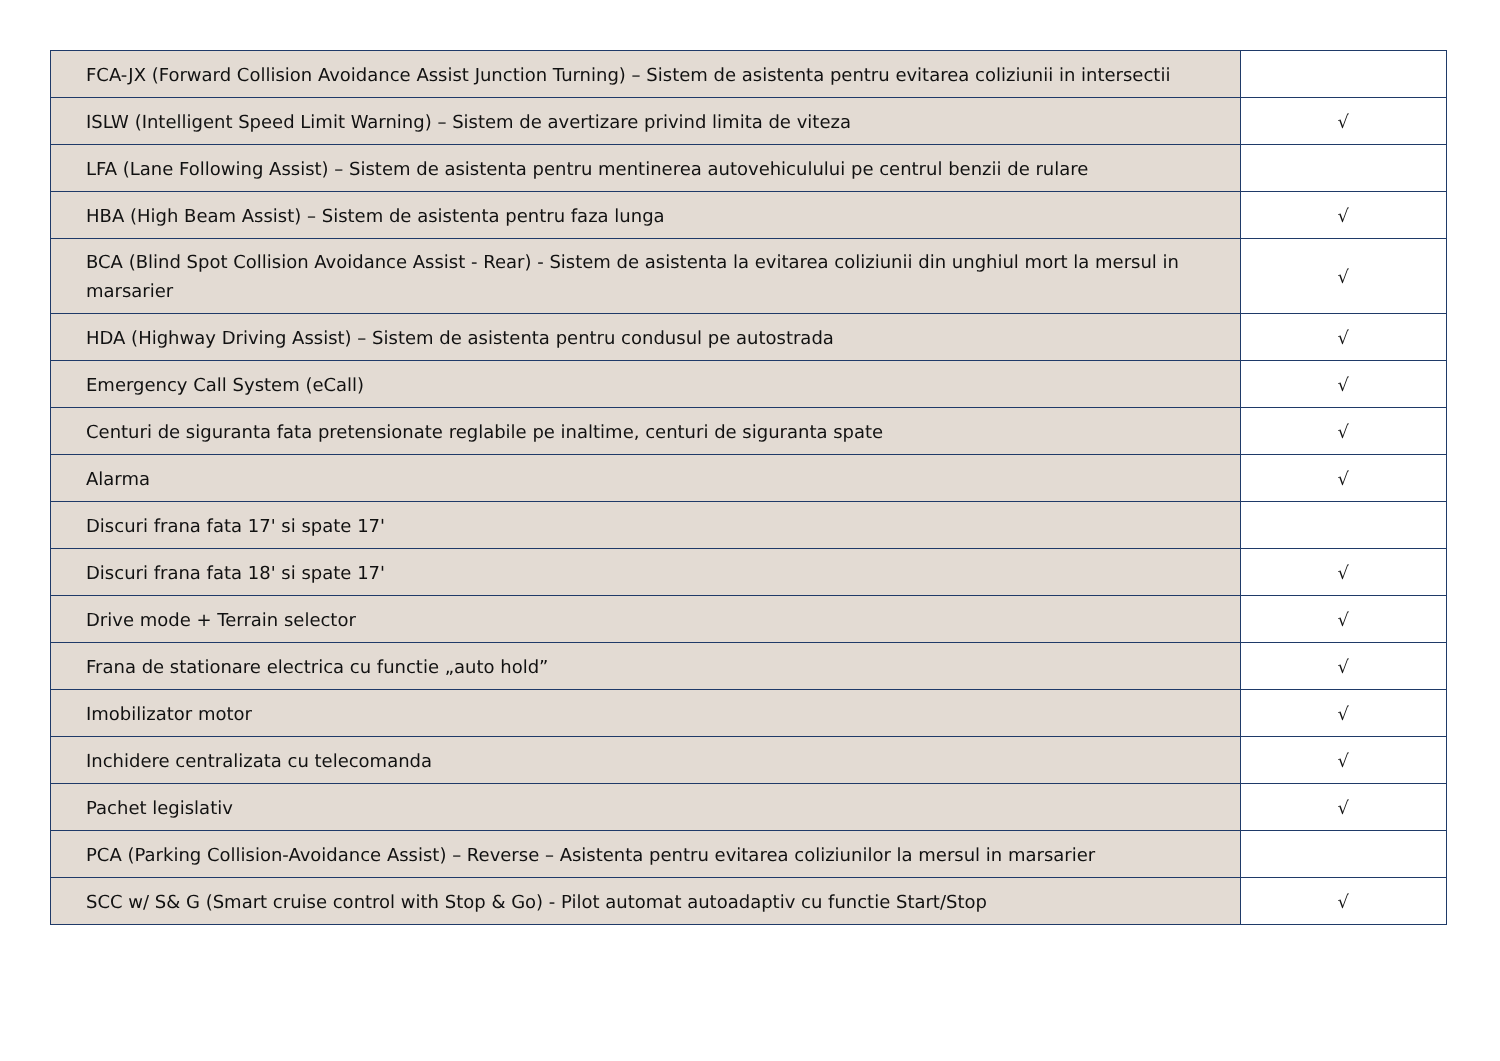| FCA-JX (Forward Collision Avoidance Assist Junction Turning) – Sistem de asistenta pentru evitarea coliziunii in intersectii | |
| ISLW (Intelligent Speed Limit Warning) – Sistem de avertizare privind limita de viteza | √ |
| LFA (Lane Following Assist) – Sistem de asistenta pentru mentinerea autovehiculului pe centrul benzii de rulare | |
| HBA (High Beam Assist) – Sistem de asistenta pentru faza lunga | √ |
| BCA (Blind Spot Collision Avoidance Assist - Rear) - Sistem de asistenta la evitarea coliziunii din unghiul mort la mersul in marsarier | √ |
| HDA (Highway Driving Assist) – Sistem de asistenta pentru condusul pe autostrada | √ |
| Emergency Call System (eCall) | √ |
| Centuri de siguranta fata pretensionate reglabile pe inaltime, centuri de siguranta spate | √ |
| Alarma | √ |
| Discuri frana fata 17' si spate 17' | |
| Discuri frana fata 18' si spate 17' | √ |
| Drive mode + Terrain selector | √ |
| Frana de stationare electrica cu functie „auto hold” | √ |
| Imobilizator motor | √ |
| Inchidere centralizata cu telecomanda | √ |
| Pachet legislativ | √ |
| PCA (Parking Collision-Avoidance Assist) – Reverse – Asistenta pentru evitarea coliziunilor la mersul in marsarier | |
| SCC w/ S& G (Smart cruise control with Stop & Go) - Pilot automat autoadaptiv cu functie Start/Stop | √ |